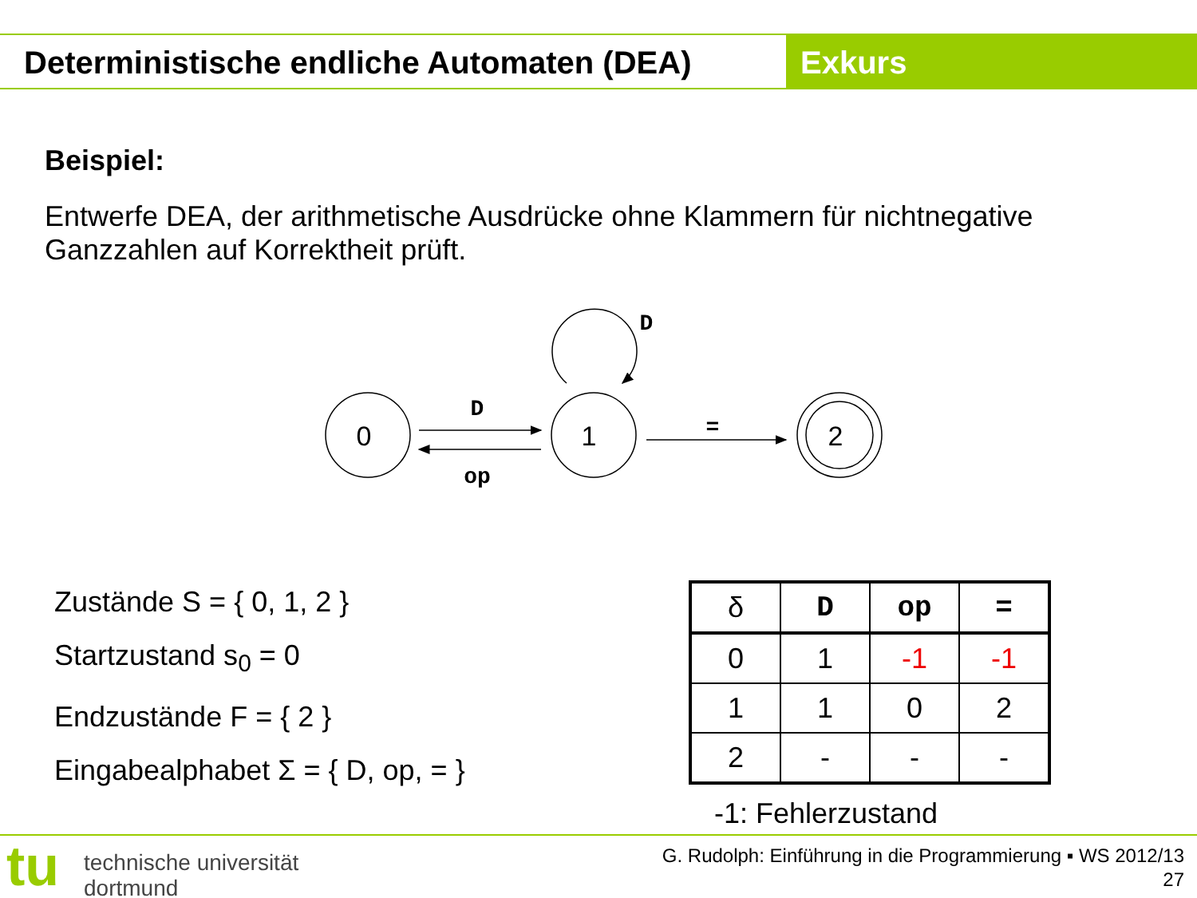Deterministische endliche Automaten (DEA) Exkurs
Beispiel:
Entwerfe DEA, der arithmetische Ausdrücke ohne Klammern für nichtnegative Ganzzahlen auf Korrektheit prüft.
0
1
2
D
op
=
D
Zustände S = { 0, 1, 2 }
Startzustand s<sub>0</sub> = 0
Endzustände F = { 2 }
Eingabealphabet Σ = { D, op, = }
| δ | D | op | = |
| --- | --- | --- | --- |
| 0 | 1 | -1 | -1 |
| 1 | 1 | 0 | 2 |
| 2 | - | - | - |
-1: Fehlerzustand
tu
technische universität
dortmund
G. Rudolph: Einführung in die Programmierung ▪ WS 2012/13
27